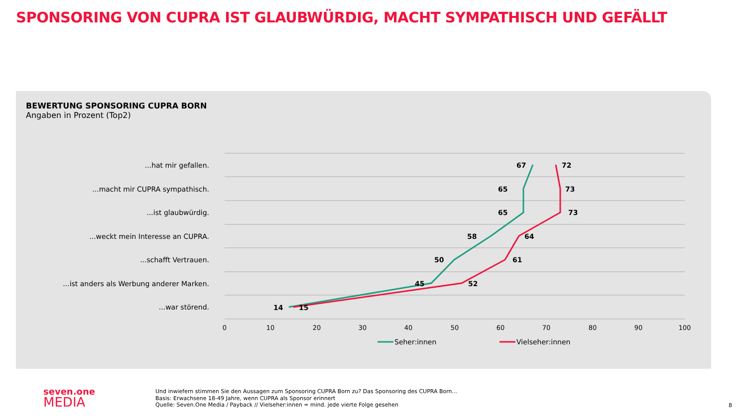SPONSORING VON CUPRA IST GLAUBWÜRDIG, MACHT SYMPATHISCH UND GEFÄLLT
BEWERTUNG SPONSORING CUPRA BORN
Angaben in Prozent (Top2)
...hat mir gefallen.
...macht mir CUPRA sympathisch.
...ist glaubwürdig.
...weckt mein Interesse an CUPRA.
...schafft Vertrauen.
...ist anders als Werbung anderer Marken.
...war störend.
0
10
20
30
40
50
60
70
80
90
100
67
65
65
58
50
45
14
72
73
73
64
61
52
15
Seher:innen
Vielseher:innen
seven.one
MEDIA
Und inwiefern stimmen Sie den Aussagen zum Sponsoring CUPRA Born zu? Das Sponsoring des CUPRA Born...
Basis: Erwachsene 18-49 Jahre, wenn CUPRA als Sponsor erinnert
Quelle: Seven.One Media / Payback // Vielseher:innen = mind. jede vierte Folge gesehen
8